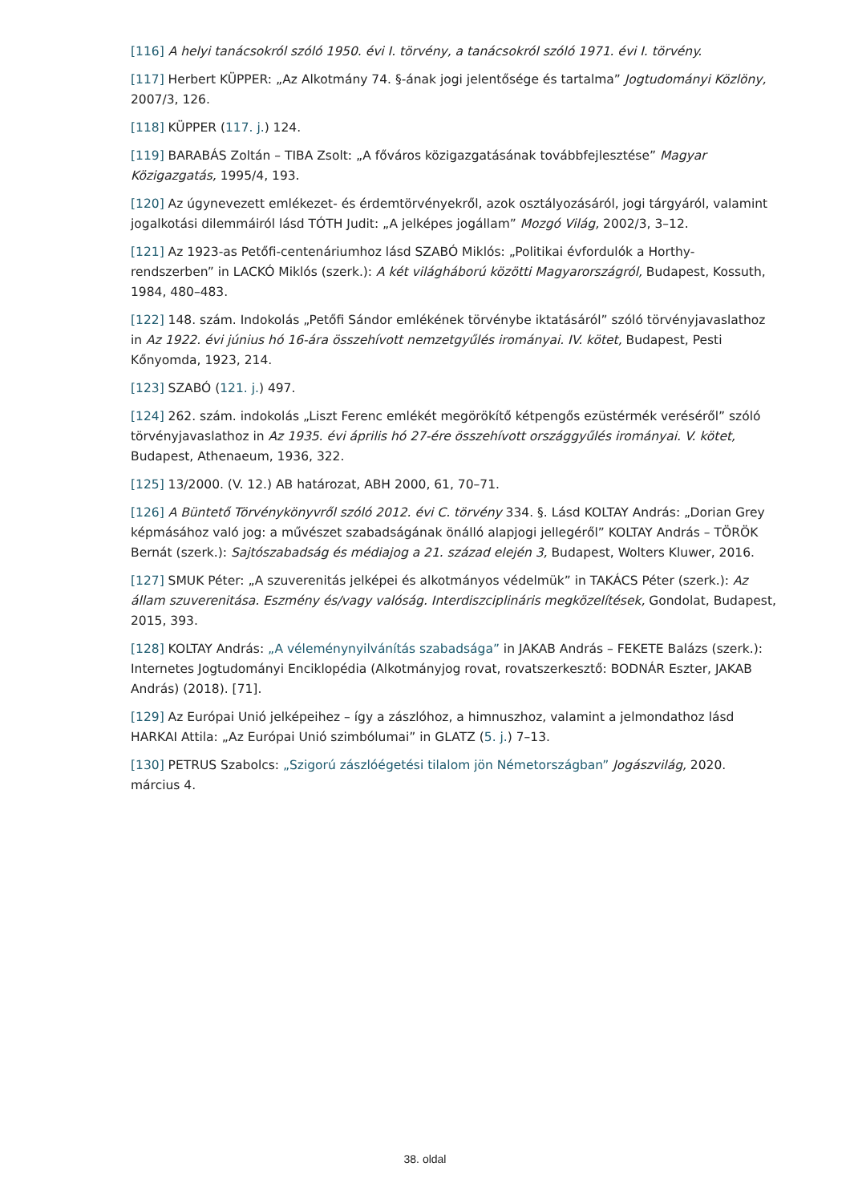[116] A helyi tanácsokról szóló 1950. évi I. törvény, a tanácsokról szóló 1971. évi I. törvény.
[117] Herbert KÜPPER: „Az Alkotmány 74. §-ának jogi jelentősége és tartalma” Jogtudományi Közlöny, 2007/3, 126.
[118] KÜPPER (117. j.) 124.
[119] BARABÁS Zoltán – TIBA Zsolt: „A főváros közigazgatásának továbbfejlesztése” Magyar Közigazgatás, 1995/4, 193.
[120] Az úgynevezett emlékezet- és érdemtörvényekről, azok osztályozásáról, jogi tárgyáról, valamint jogalkotási dilemmáiról lásd TÓTH Judit: „A jelképes jogállam” Mozgó Világ, 2002/3, 3–12.
[121] Az 1923-as Petőfi-centenáriumhoz lásd SZABÓ Miklós: „Politikai évfordulók a Horthy-rendszerben” in LACKÓ Miklós (szerk.): A két világháború közötti Magyarországról, Budapest, Kossuth, 1984, 480–483.
[122] 148. szám. Indokolás „Petőfi Sándor emlékének törvénybe iktatásáról” szóló törvényjavaslathoz in Az 1922. évi június hó 16-ára összehívott nemzetgyűlés irományai. IV. kötet, Budapest, Pesti Kőnyomda, 1923, 214.
[123] SZABÓ (121. j.) 497.
[124] 262. szám. indokolás „Liszt Ferenc emlékét megörökítő kétpengős ezüstérmék veréséről” szóló törvényjavaslathoz in Az 1935. évi április hó 27-ére összehívott országgyűlés irományai. V. kötet, Budapest, Athenaeum, 1936, 322.
[125] 13/2000. (V. 12.) AB határozat, ABH 2000, 61, 70–71.
[126] A Büntető Törvénykönyvről szóló 2012. évi C. törvény 334. §. Lásd KOLTAY András: „Dorian Grey képmásához való jog: a művészet szabadságának önálló alapjogi jellegéről” KOLTAY András – TÖRÖK Bernát (szerk.): Sajtószabadság és médiajog a 21. század elején 3, Budapest, Wolters Kluwer, 2016.
[127] SMUK Péter: „A szuverenitás jelképei és alkotmányos védelmük” in TAKÁCS Péter (szerk.): Az állam szuverenitása. Eszmény és/vagy valóság. Interdiszciplináris megközelítések, Gondolat, Budapest, 2015, 393.
[128] KOLTAY András: „A véleménynyilvánítás szabadsága” in JAKAB András – FEKETE Balázs (szerk.): Internetes Jogtudományi Enciklopédia (Alkotmányjog rovat, rovatszerkesztő: BODNÁR Eszter, JAKAB András) (2018). [71].
[129] Az Európai Unió jelképeihez – így a zászlóhoz, a himnuszhoz, valamint a jelmondathoz lásd HARKAI Attila: „Az Európai Unió szimbólumai” in GLATZ (5. j.) 7–13.
[130] PETRUS Szabolcs: „Szigorú zászlóégetési tilalom jön Németországban” Jogászvilág, 2020. március 4.
38. oldal